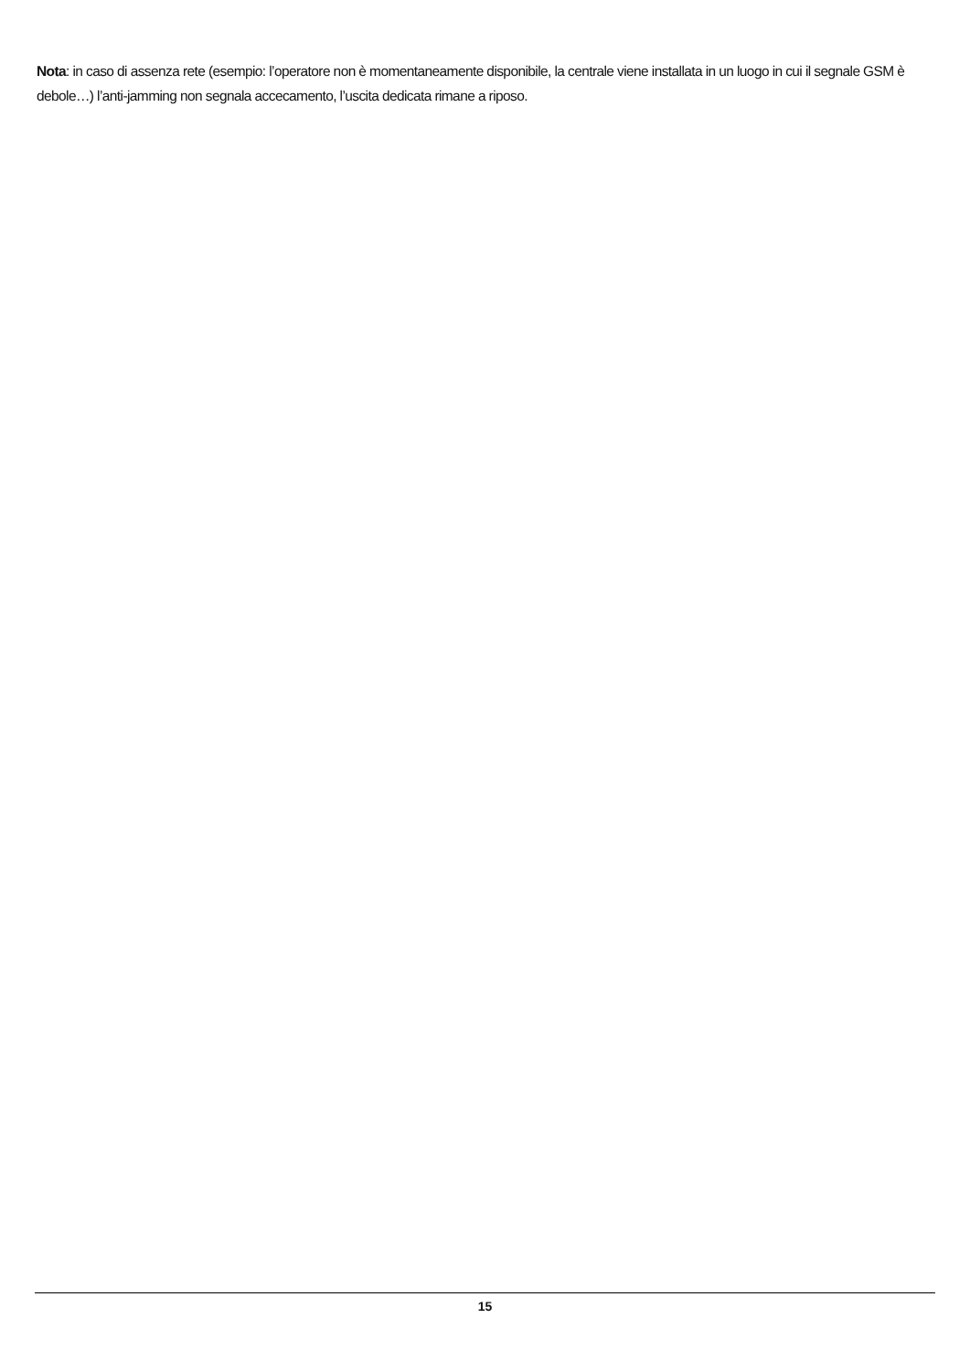Nota: in caso di assenza rete (esempio: l’operatore non è momentaneamente disponibile, la centrale viene installata in un luogo in cui il segnale GSM è debole…) l’anti-jamming non segnala accecamento, l’uscita dedicata rimane a riposo.
15